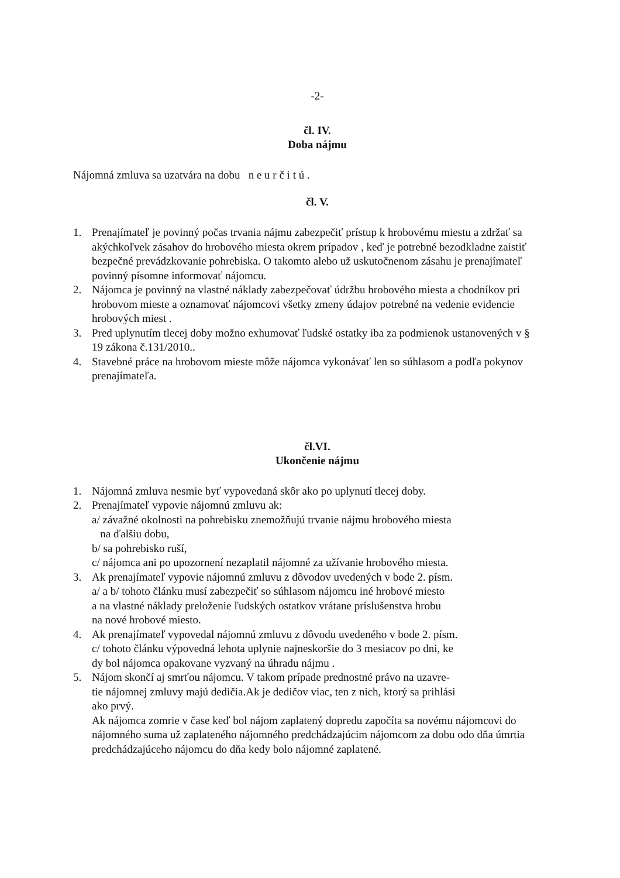-2-
čl. IV.
Doba nájmu
Nájomná zmluva sa uzatvára na dobu n e u r č i t ú .
čl. V.
1. Prenajímateľ je povinný počas trvania nájmu zabezpečiť prístup k hrobovému miestu a zdržať sa akýchkoľvek zásahov do hrobového miesta okrem prípadov , keď je potrebné bezodkladne zaistiť bezpečné prevádzkovanie pohrebiska. O takomto alebo už uskutočnenom zásahu je prenajímateľ povinný písomne informovať nájomcu.
2. Nájomca je povinný na vlastné náklady zabezpečovať údržbu hrobového miesta a chodníkov pri hrobovom mieste a oznamovať nájomcovi všetky zmeny údajov potrebné na vedenie evidencie hrobových miest .
3. Pred uplynutím tlecej doby možno exhumovať ľudské ostatky iba za podmienok ustanovených v § 19 zákona č.131/2010..
4. Stavebné práce na hrobovom mieste môže nájomca vykonávať len so súhlasom a podľa pokynov prenajímateľa.
čl.VI.
Ukončenie nájmu
1. Nájomná zmluva nesmie byť vypovedaná skôr ako po uplynutí tlecej doby.
2. Prenajímateľ vypovie nájomnú zmluvu ak:
a/ závažné okolnosti na pohrebisku znemožňujú trvanie nájmu hrobového miesta
na ďalšiu dobu,
b/ sa pohrebisko ruší,
c/ nájomca ani po upozornení nezaplatil nájomné za užívanie hrobového miesta.
3. Ak prenajímateľ vypovie nájomnú zmluvu z dôvodov uvedených v bode 2. písm.
a/ a b/ tohoto článku musí zabezpečiť so súhlasom nájomcu iné hrobové miesto
a na vlastné náklady preloženie ľudských ostatkov vrátane príslušenstva hrobu
na nové hrobové miesto.
4. Ak prenajímateľ vypovedal nájomnú zmluvu z dôvodu uvedeného v bode 2. písm.
c/ tohoto článku výpovedná lehota uplynie najneskoršie do 3 mesiacov po dni, ke
dy bol nájomca opakovane vyzvaný na úhradu nájmu .
5. Nájom skončí aj smrťou nájomcu. V takom prípade prednostné právo na uzavre-
tie nájomnej zmluvy majú dedičia.Ak je dedičov viac, ten z nich, ktorý sa prihlási
ako prvý.
Ak nájomca zomrie v čase keď bol nájom zaplatený dopredu započíta sa novému nájomcovi do nájomného suma už zaplateného nájomného predchádzajúcim nájomcom za dobu odo dňa úmrtia predchádzajúceho nájomcu do dňa kedy bolo nájomné zaplatené.